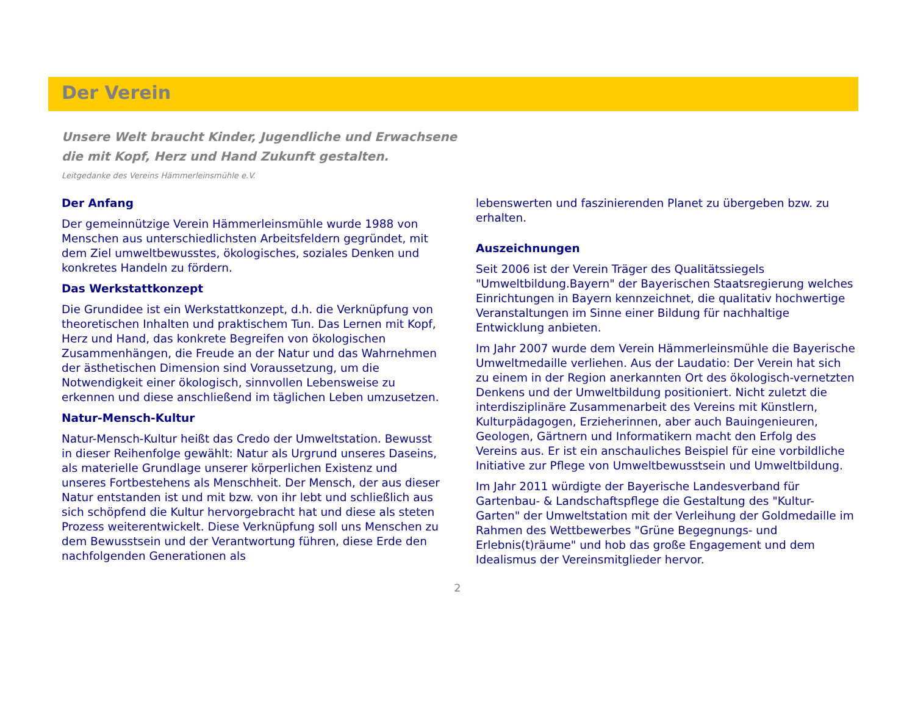Der Verein
Unsere Welt braucht Kinder, Jugendliche und Erwachsene
die mit Kopf, Herz und Hand Zukunft gestalten.
Leitgedanke des Vereins Hämmerleinsmühle e.V.
Der Anfang
Der gemeinnützige Verein Hämmerleinsmühle wurde 1988 von Menschen aus unterschiedlichsten Arbeitsfeldern gegründet, mit dem Ziel umweltbewusstes, ökologisches, soziales Denken und konkretes Handeln zu fördern.
Das Werkstattkonzept
Die Grundidee ist ein Werkstattkonzept, d.h. die Verknüpfung von theoretischen Inhalten und praktischem Tun. Das Lernen mit Kopf, Herz und Hand, das konkrete Begreifen von ökologischen Zusammenhängen, die Freude an der Natur und das Wahrnehmen der ästhetischen Dimension sind Voraussetzung, um die Notwendigkeit einer ökologisch, sinnvollen Lebensweise zu erkennen und diese anschließend im täglichen Leben umzusetzen.
Natur-Mensch-Kultur
Natur-Mensch-Kultur heißt das Credo der Umweltstation. Bewusst in dieser Reihenfolge gewählt: Natur als Urgrund unseres Daseins, als materielle Grundlage unserer körperlichen Existenz und unseres Fortbestehens als Menschheit. Der Mensch, der aus dieser Natur entstanden ist und mit bzw. von ihr lebt und schließlich aus sich schöpfend die Kultur hervorgebracht hat und diese als steten Prozess weiterentwickelt. Diese Verknüpfung soll uns Menschen zu dem Bewusstsein und der Verantwortung führen, diese Erde den nachfolgenden Generationen als
lebenswerten und faszinierenden Planet zu übergeben bzw. zu erhalten.
Auszeichnungen
Seit 2006 ist der Verein Träger des Qualitätssiegels "Umweltbildung.Bayern" der Bayerischen Staatsregierung welches Einrichtungen in Bayern kennzeichnet, die qualitativ hochwertige Veranstaltungen im Sinne einer Bildung für nachhaltige Entwicklung anbieten.
Im Jahr 2007 wurde dem Verein Hämmerleinsmühle die Bayerische Umweltmedaille verliehen. Aus der Laudatio: Der Verein hat sich zu einem in der Region anerkannten Ort des ökologisch-vernetzten Denkens und der Umweltbildung positioniert. Nicht zuletzt die interdisziplinäre Zusammenarbeit des Vereins mit Künstlern, Kulturpädagogen, Erzieherinnen, aber auch Bauingenieuren, Geologen, Gärtnern und Informatikern macht den Erfolg des Vereins aus. Er ist ein anschauliches Beispiel für eine vorbildliche Initiative zur Pflege von Umweltbewusstsein und Umweltbildung.
Im Jahr 2011 würdigte der Bayerische Landesverband für Gartenbau- & Landschaftspflege die Gestaltung des "Kultur-Garten" der Umweltstation mit der Verleihung der Goldmedaille im Rahmen des Wettbewerbes "Grüne Begegnungs- und Erlebnis(t)räume" und hob das große Engagement und dem Idealismus der Vereinsmitglieder hervor.
2